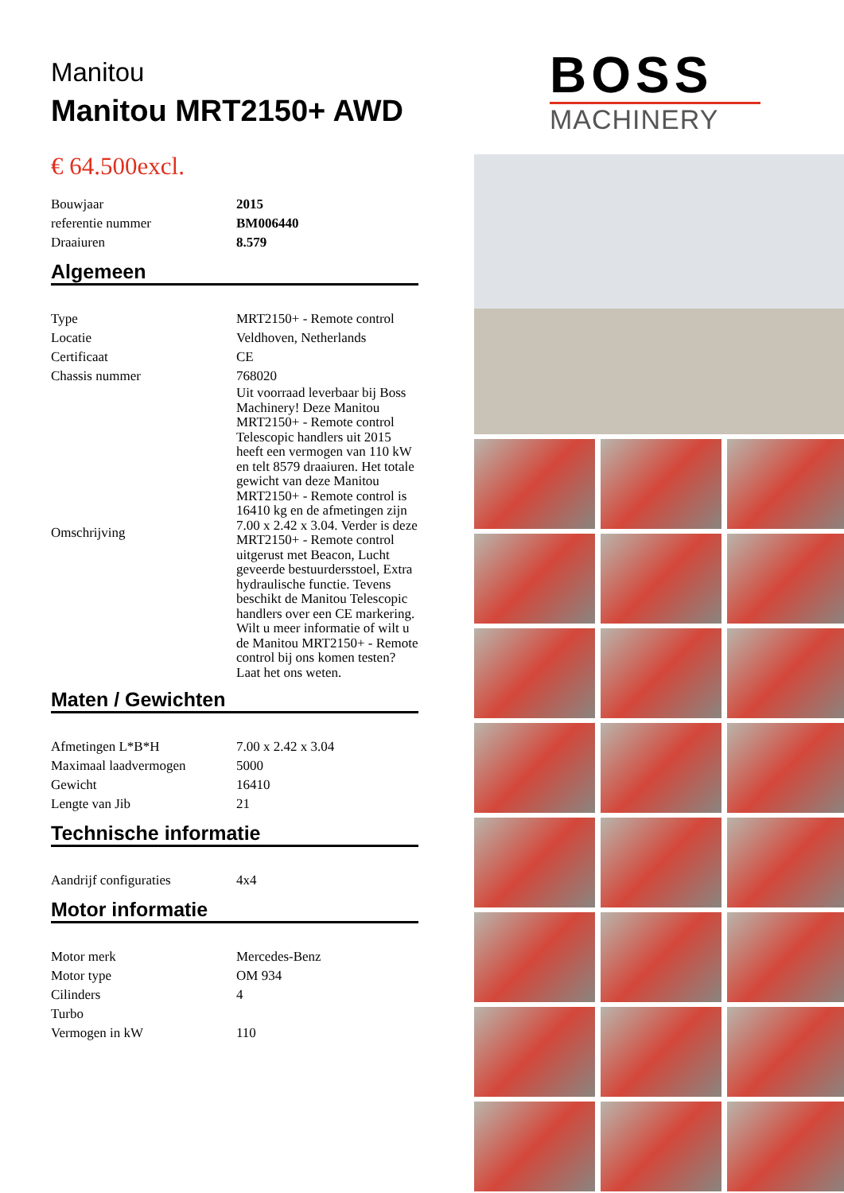Manitou
Manitou MRT2150+ AWD
€ 64.500excl.
| Bouwjaar | 2015 |
| referentie nummer | BM006440 |
| Draaiuren | 8.579 |
Algemeen
| Type | MRT2150+ - Remote control |
| Locatie | Veldhoven, Netherlands |
| Certificaat | CE |
| Chassis nummer | 768020 |
| Omschrijving | Uit voorraad leverbaar bij Boss Machinery! Deze Manitou MRT2150+ - Remote control Telescopic handlers uit 2015 heeft een vermogen van 110 kW en telt 8579 draaiuren. Het totale gewicht van deze Manitou MRT2150+ - Remote control is 16410 kg en de afmetingen zijn 7.00 x 2.42 x 3.04. Verder is deze MRT2150+ - Remote control uitgerust met Beacon, Lucht geveerde bestuurdersstoel, Extra hydraulische functie. Tevens beschikt de Manitou Telescopic handlers over een CE markering. Wilt u meer informatie of wilt u de Manitou MRT2150+ - Remote control bij ons komen testen? Laat het ons weten. |
Maten / Gewichten
| Afmetingen L*B*H | 7.00 x 2.42 x 3.04 |
| Maximaal laadvermogen | 5000 |
| Gewicht | 16410 |
| Lengte van Jib | 21 |
Technische informatie
| Aandrijf configuraties | 4x4 |
Motor informatie
| Motor merk | Mercedes-Benz |
| Motor type | OM 934 |
| Cilinders | 4 |
| Turbo | |
| Vermogen in kW | 110 |
BOSS
MACHINERY